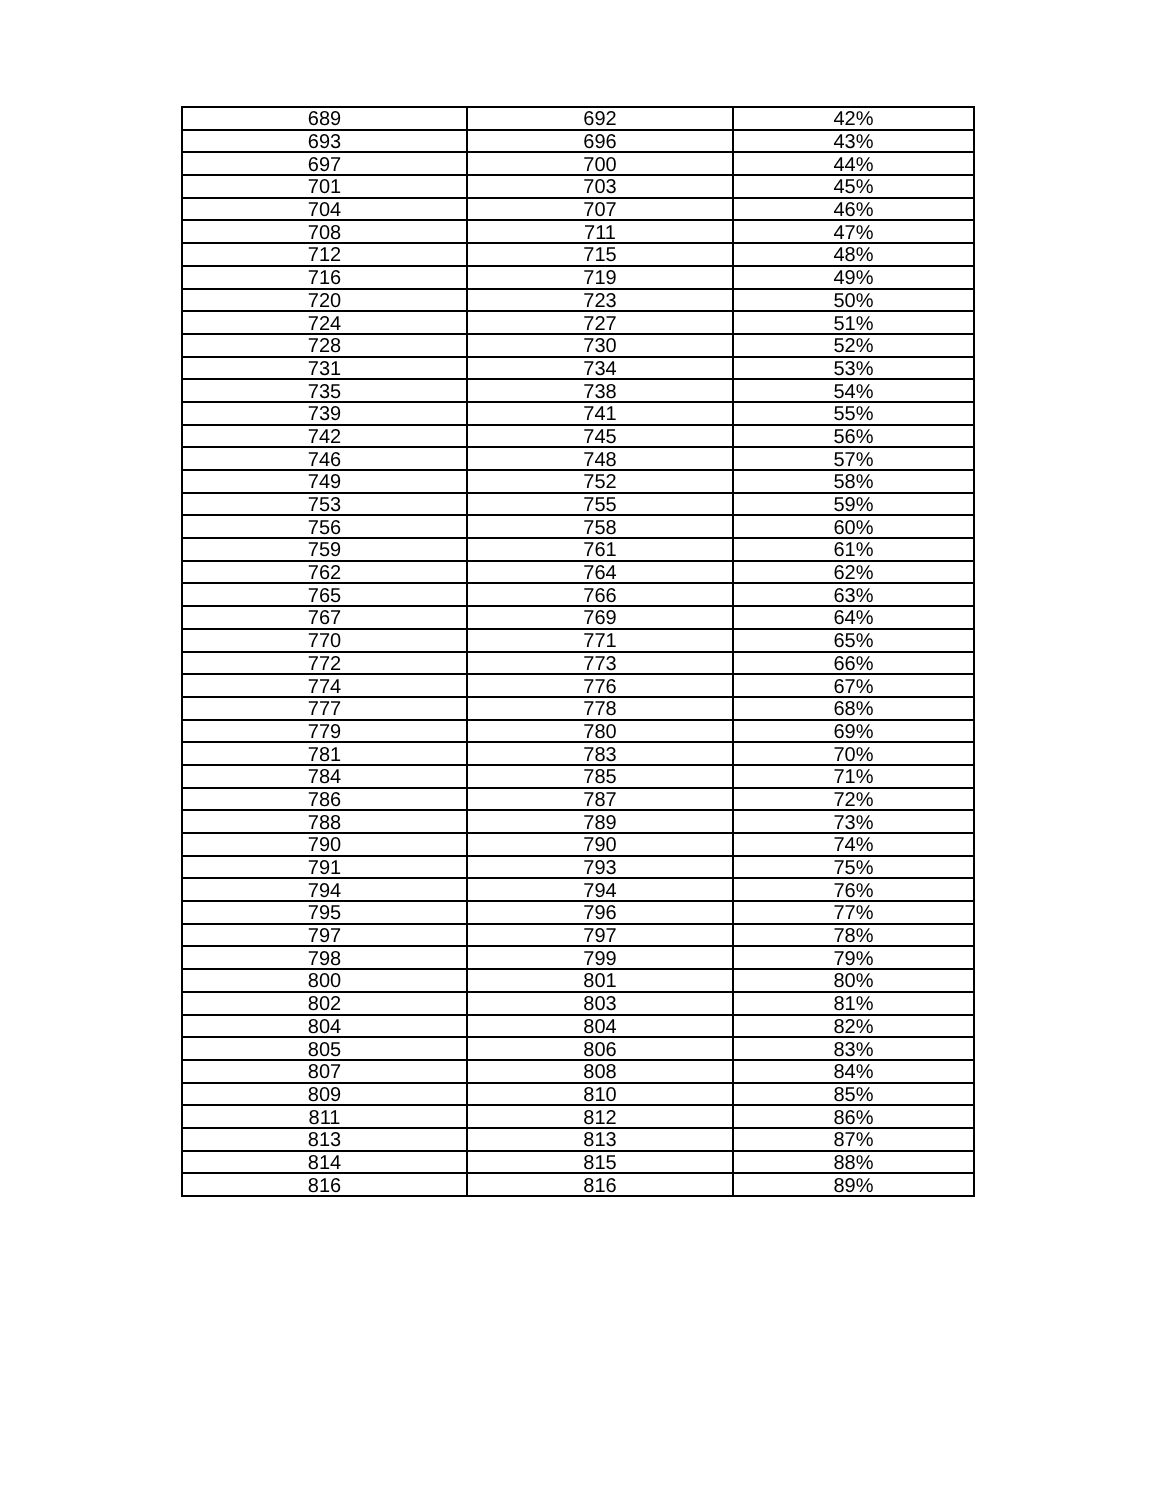| 689 | 692 | 42% |
| 693 | 696 | 43% |
| 697 | 700 | 44% |
| 701 | 703 | 45% |
| 704 | 707 | 46% |
| 708 | 711 | 47% |
| 712 | 715 | 48% |
| 716 | 719 | 49% |
| 720 | 723 | 50% |
| 724 | 727 | 51% |
| 728 | 730 | 52% |
| 731 | 734 | 53% |
| 735 | 738 | 54% |
| 739 | 741 | 55% |
| 742 | 745 | 56% |
| 746 | 748 | 57% |
| 749 | 752 | 58% |
| 753 | 755 | 59% |
| 756 | 758 | 60% |
| 759 | 761 | 61% |
| 762 | 764 | 62% |
| 765 | 766 | 63% |
| 767 | 769 | 64% |
| 770 | 771 | 65% |
| 772 | 773 | 66% |
| 774 | 776 | 67% |
| 777 | 778 | 68% |
| 779 | 780 | 69% |
| 781 | 783 | 70% |
| 784 | 785 | 71% |
| 786 | 787 | 72% |
| 788 | 789 | 73% |
| 790 | 790 | 74% |
| 791 | 793 | 75% |
| 794 | 794 | 76% |
| 795 | 796 | 77% |
| 797 | 797 | 78% |
| 798 | 799 | 79% |
| 800 | 801 | 80% |
| 802 | 803 | 81% |
| 804 | 804 | 82% |
| 805 | 806 | 83% |
| 807 | 808 | 84% |
| 809 | 810 | 85% |
| 811 | 812 | 86% |
| 813 | 813 | 87% |
| 814 | 815 | 88% |
| 816 | 816 | 89% |